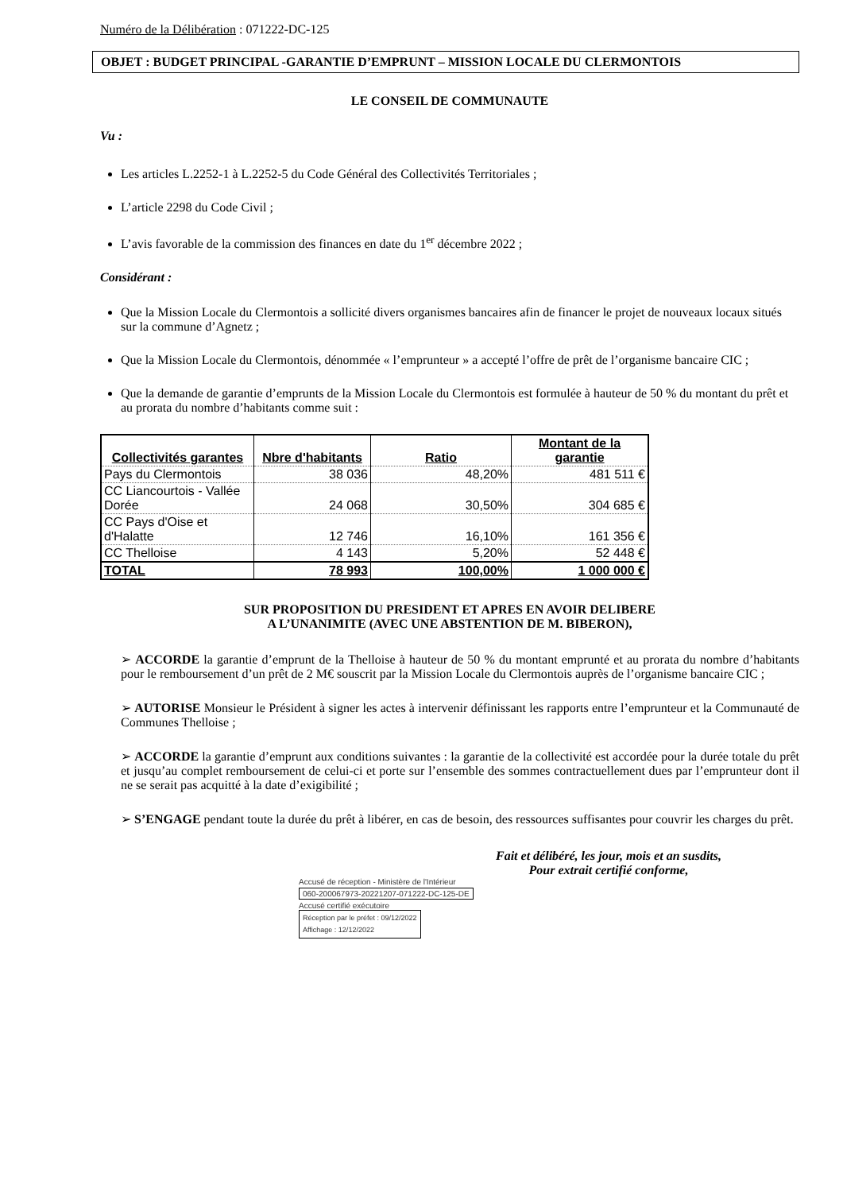Numéro de la Délibération : 071222-DC-125
OBJET : BUDGET PRINCIPAL -GARANTIE D’EMPRUNT – MISSION LOCALE DU CLERMONTOIS
LE CONSEIL DE COMMUNAUTE
Vu :
Les articles L.2252-1 à L.2252-5 du Code Général des Collectivités Territoriales ;
L’article 2298 du Code Civil ;
L’avis favorable de la commission des finances en date du 1<sup>er</sup> décembre 2022 ;
Considérant :
Que la Mission Locale du Clermontois a sollicité divers organismes bancaires afin de financer le projet de nouveaux locaux situés sur la commune d’Agnetz ;
Que la Mission Locale du Clermontois, dénommée « l’emprunteur » a accepté l’offre de prêt de l’organisme bancaire CIC ;
Que la demande de garantie d’emprunts de la Mission Locale du Clermontois est formulée à hauteur de 50 % du montant du prêt et au prorata du nombre d’habitants comme suit :
| Collectivités garantes | Nbre d'habitants | Ratio | Montant de la garantie |
| --- | --- | --- | --- |
| Pays du Clermontois | 38 036 | 48,20% | 481 511 € |
| CC Liancourtois - Vallée Dorée | 24 068 | 30,50% | 304 685 € |
| CC Pays d'Oise et d'Halatte | 12 746 | 16,10% | 161 356 € |
| CC Thelloise | 4 143 | 5,20% | 52 448 € |
| TOTAL | 78 993 | 100,00% | 1 000 000 € |
SUR PROPOSITION DU PRESIDENT ET APRES EN AVOIR DELIBERE
A L’UNANIMITE (AVEC UNE ABSTENTION DE M. BIBERON),
➢ ACCORDE la garantie d’emprunt de la Thelloise à hauteur de 50 % du montant emprunté et au prorata du nombre d’habitants pour le remboursement d’un prêt de 2 M€ souscrit par la Mission Locale du Clermontois auprès de l’organisme bancaire CIC ;
➢ AUTORISE Monsieur le Président à signer les actes à intervenir définissant les rapports entre l’emprunteur et la Communauté de Communes Thelloise ;
➢ ACCORDE la garantie d’emprunt aux conditions suivantes : la garantie de la collectivité est accordée pour la durée totale du prêt et jusqu’au complet remboursement de celui-ci et porte sur l’ensemble des sommes contractuellement dues par l’emprunteur dont il ne se serait pas acquitté à la date d’exigibilité ;
➢ S’ENGAGE pendant toute la durée du prêt à libérer, en cas de besoin, des ressources suffisantes pour couvrir les charges du prêt.
Fait et délibéré, les jour, mois et an susdits,
Pour extrait certifié conforme,
Accusé de réception - Ministère de l'Intérieur
060-200067973-20221207-071222-DC-125-DE
Accusé certifié exécutoire
Réception par le préfet : 09/12/2022
Affichage : 12/12/2022